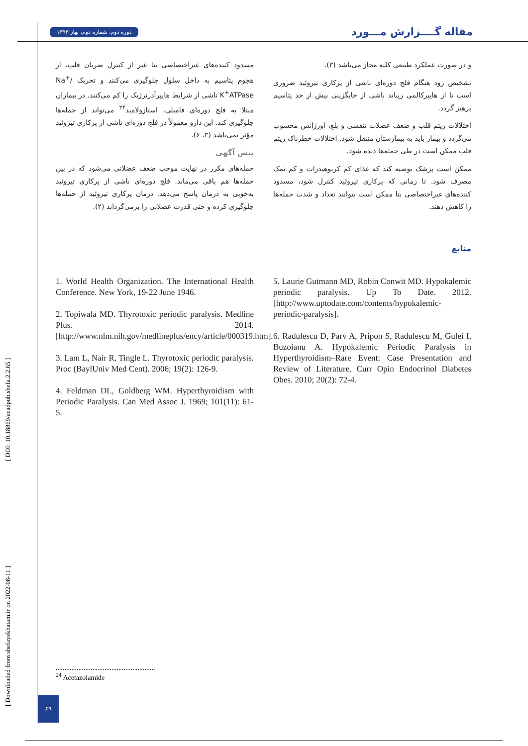دوره دوم، شماره دوم، بهار ۱۳۹۳ مقاله گــــزارش مـــورد
و در صورت عملکرد طبیعی کلیه مجاز می‌باشد (۳).
تشخیص زود هنگام فلج دوره‌ای ناشی از پرکاری تیروئید ضروری است تا از هایپرکالمی ریباند ناشی از جایگزینی بیش از حد پتاسیم پرهیز گردد.
اختلالات ریتم قلب و ضعف عضلات تنفسی و بلع، اورژانس محسوب می‌گردد و بیمار باید به بیمارستان منتقل شود. اختلالات خطرناک ریتم قلب ممکن است در طی حمله‌ها دیده شود.
ممکن است پزشک توصیه کند که غذای کم کربوهیدرات و کم نمک مصرف شود. تا زمانی که پرکاری تیروئید کنترل شود، مسدود کننده‌های غیراختصاصی بتا ممکن است بتوانند تعداد و شدت حمله‌ها را کاهش دهند.
مسدود کننده‌های غیراختصاصی بتا غیر از کنترل ضربان قلب، از هجوم پتاسیم به داخل سلول جلوگیری می‌کنند و تحریک Na<sup>+</sup>/ K<sup>+</sup>ATPase ناشی از شرایط هایپرآدرنرژیک را کم می‌کنند. در بیماران مبتلا به فلج دوره‌ای فامیلی، استازولامید<sup>۲۴</sup> می‌تواند از حمله‌ها جلوگیری کند. این دارو معمولاً در فلج دوره‌ای ناشی از پرکاری تیروئید مؤثر نمی‌باشد (۳، ۶).
پیش آگهی
حمله‌های مکرر در نهایت موجب ضعف عضلانی می‌شود که در بین حمله‌ها هم باقی می‌ماند. فلج دوره‌ای ناشی از پرکاری تیروئید به‌خوبی به درمان پاسخ می‌دهد. درمان پرکاری تیروئید از حمله‌ها جلوگیری کرده و حتی قدرت عضلانی را برمی‌گرداند (۲).
منابع
1. World Health Organization. The International Health Conference. New York, 19-22 June 1946.
2. Topiwala MD. Thyrotoxic periodic paralysis. Medline Plus. 2014. [http://www.nlm.nih.gov/medlineplus/ency/article/000319.htm].
3. Lam L, Nair R, Tingle L. Thyrotoxic periodic paralysis. Proc (BaylUniv Med Cent). 2006; 19(2): 126-9.
4. Feldman DL, Goldberg WM. Hyperthyroidism with Periodic Paralysis. Can Med Assoc J. 1969; 101(11): 61-5.
5. Laurie Gutmann MD, Robin Conwit MD. Hypokalemic periodic paralysis. Up To Date. 2012. [http://www.uptodate.com/contents/hypokalemic-periodic-paralysis].
6. Radulescu D, Parv A, Pripon S, Radulescu M, Gulei I, Buzoianu A. Hypokalemic Periodic Paralysis in Hyperthyroidism–Rare Event: Case Presentation and Review of Literature. Curr Opin Endocrinol Diabetes Obes. 2010; 20(2): 72-4.
.........................................................
<sup>24</sup> Acetazolamide
[ Downloaded from shefayekhatam.ir on 2022-08-11 ] [ DOI: 10.18869/acadpub.shefa.2.2.65 ]
۶۹